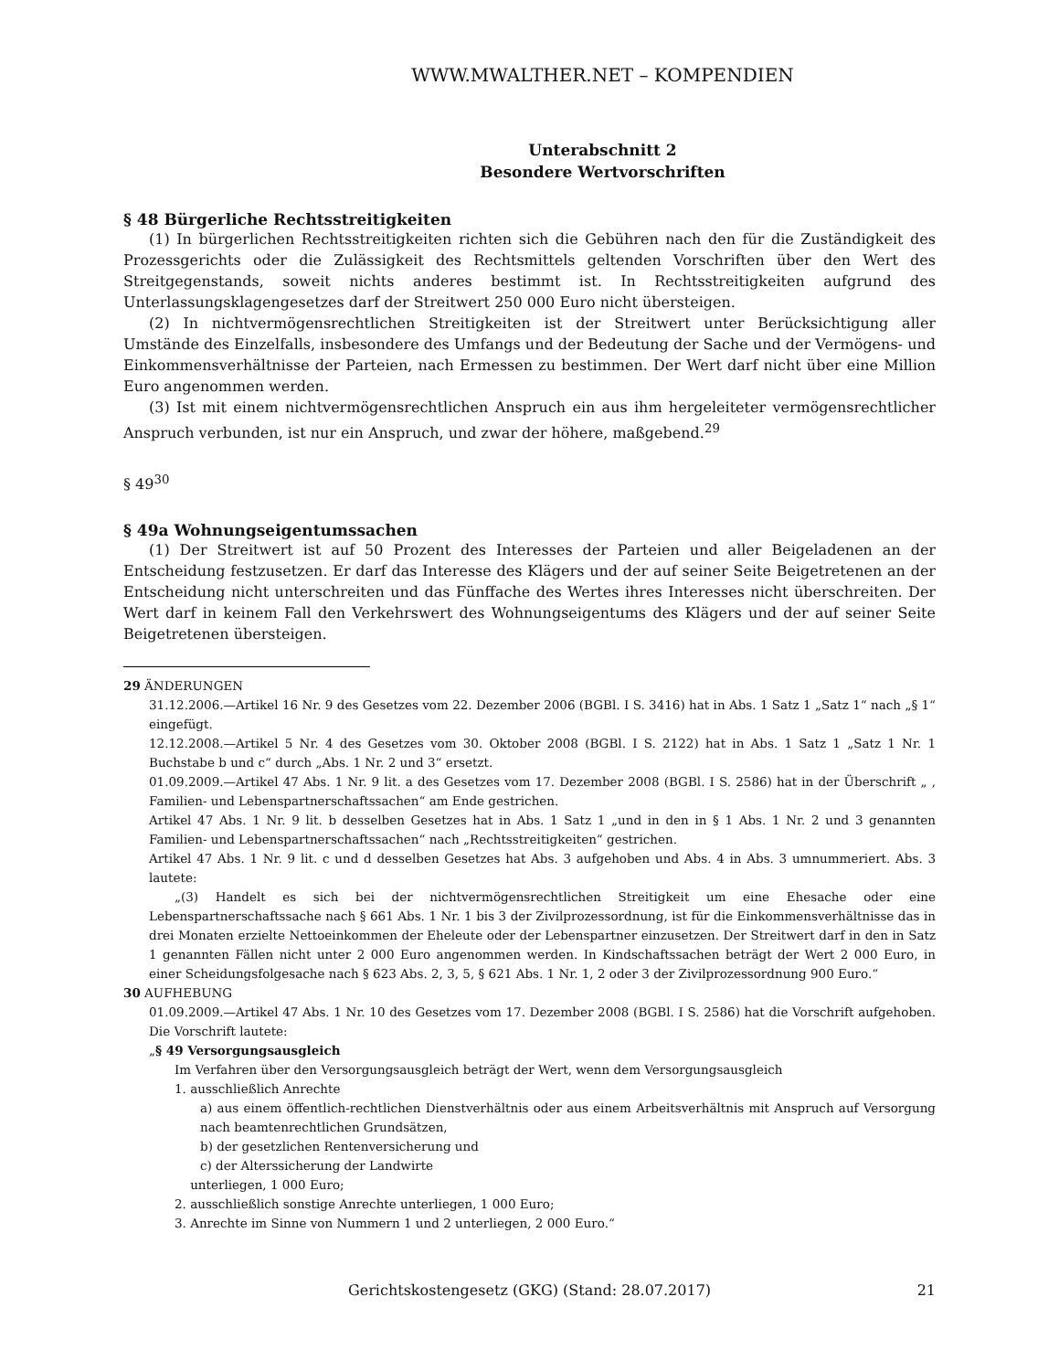WWW.MWALTHER.NET – KOMPENDIEN
Unterabschnitt 2
Besondere Wertvorschriften
§ 48 Bürgerliche Rechtsstreitigkeiten
(1) In bürgerlichen Rechtsstreitigkeiten richten sich die Gebühren nach den für die Zuständigkeit des Prozessgerichts oder die Zulässigkeit des Rechtsmittels geltenden Vorschriften über den Wert des Streitgegenstands, soweit nichts anderes bestimmt ist. In Rechtsstreitigkeiten aufgrund des Unterlassungsklagengesetzes darf der Streitwert 250 000 Euro nicht übersteigen.
(2) In nichtvermögensrechtlichen Streitigkeiten ist der Streitwert unter Berücksichtigung aller Umstände des Einzelfalls, insbesondere des Umfangs und der Bedeutung der Sache und der Vermögens- und Einkommensverhältnisse der Parteien, nach Ermessen zu bestimmen. Der Wert darf nicht über eine Million Euro angenommen werden.
(3) Ist mit einem nichtvermögensrechtlichen Anspruch ein aus ihm hergeleiteter vermögensrechtlicher Anspruch verbunden, ist nur ein Anspruch, und zwar der höhere, maßgebend.<sup>29</sup>
§ 49<sup>30</sup>
§ 49a Wohnungseigentumssachen
(1) Der Streitwert ist auf 50 Prozent des Interesses der Parteien und aller Beigeladenen an der Entscheidung festzusetzen. Er darf das Interesse des Klägers und der auf seiner Seite Beigetretenen an der Entscheidung nicht unterschreiten und das Fünffache des Wertes ihres Interesses nicht überschreiten. Der Wert darf in keinem Fall den Verkehrswert des Wohnungseigentums des Klägers und der auf seiner Seite Beigetretenen übersteigen.
29 ÄNDERUNGEN
31.12.2006.—Artikel 16 Nr. 9 des Gesetzes vom 22. Dezember 2006 (BGBl. I S. 3416) hat in Abs. 1 Satz 1 „Satz 1“ nach „§ 1“ eingefügt.
12.12.2008.—Artikel 5 Nr. 4 des Gesetzes vom 30. Oktober 2008 (BGBl. I S. 2122) hat in Abs. 1 Satz 1 „Satz 1 Nr. 1 Buchstabe b und c“ durch „Abs. 1 Nr. 2 und 3“ ersetzt.
01.09.2009.—Artikel 47 Abs. 1 Nr. 9 lit. a des Gesetzes vom 17. Dezember 2008 (BGBl. I S. 2586) hat in der Überschrift „ , Familien- und Lebenspartnerschaftssachen“ am Ende gestrichen.
Artikel 47 Abs. 1 Nr. 9 lit. b desselben Gesetzes hat in Abs. 1 Satz 1 „und in den in § 1 Abs. 1 Nr. 2 und 3 genannten Familien- und Lebenspartnerschaftssachen“ nach „Rechtsstreitigkeiten“ gestrichen.
Artikel 47 Abs. 1 Nr. 9 lit. c und d desselben Gesetzes hat Abs. 3 aufgehoben und Abs. 4 in Abs. 3 umnummeriert. Abs. 3 lautete:
„(3) Handelt es sich bei der nichtvermögensrechtlichen Streitigkeit um eine Ehesache oder eine Lebenspartnerschaftssache nach § 661 Abs. 1 Nr. 1 bis 3 der Zivilprozessordnung, ist für die Einkommensverhältnisse das in drei Monaten erzielte Nettoeinkommen der Eheleute oder der Lebenspartner einzusetzen. Der Streitwert darf in den in Satz 1 genannten Fällen nicht unter 2 000 Euro angenommen werden. In Kindschaftssachen beträgt der Wert 2 000 Euro, in einer Scheidungsfolgesache nach § 623 Abs. 2, 3, 5, § 621 Abs. 1 Nr. 1, 2 oder 3 der Zivilprozessordnung 900 Euro.“
30 AUFHEBUNG
01.09.2009.—Artikel 47 Abs. 1 Nr. 10 des Gesetzes vom 17. Dezember 2008 (BGBl. I S. 2586) hat die Vorschrift aufgehoben. Die Vorschrift lautete:
„§ 49 Versorgungsausgleich
Im Verfahren über den Versorgungsausgleich beträgt der Wert, wenn dem Versorgungsausgleich
1. ausschließlich Anrechte
a) aus einem öffentlich-rechtlichen Dienstverhältnis oder aus einem Arbeitsverhältnis mit Anspruch auf Versorgung nach beamtenrechtlichen Grundsätzen,
b) der gesetzlichen Rentenversicherung und
c) der Alterssicherung der Landwirte
unterliegen, 1 000 Euro;
2. ausschließlich sonstige Anrechte unterliegen, 1 000 Euro;
3. Anrechte im Sinne von Nummern 1 und 2 unterliegen, 2 000 Euro.“
Gerichtskostengesetz (GKG) (Stand: 28.07.2017) 21